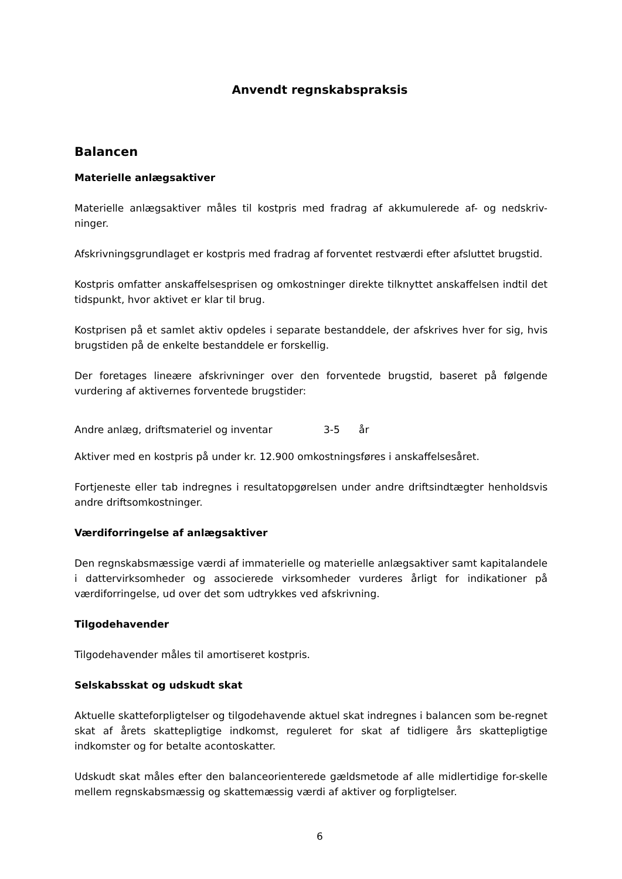Anvendt regnskabspraksis
Balancen
Materielle anlægsaktiver
Materielle anlægsaktiver måles til kostpris med fradrag af akkumulerede af- og nedskriv-ninger.
Afskrivningsgrundlaget er kostpris med fradrag af forventet restværdi efter afsluttet brugstid.
Kostpris omfatter anskaffelsesprisen og omkostninger direkte tilknyttet anskaffelsen indtil det tidspunkt, hvor aktivet er klar til brug.
Kostprisen på et samlet aktiv opdeles i separate bestanddele, der afskrives hver for sig, hvis brugstiden på de enkelte bestanddele er forskellig.
Der foretages lineære afskrivninger over den forventede brugstid, baseret på følgende vurdering af aktivernes forventede brugstider:
| Andre anlæg, driftsmateriel og inventar | 3-5 | år |
Aktiver med en kostpris på under kr. 12.900 omkostningsføres i anskaffelsesåret.
Fortjeneste eller tab indregnes i resultatopgørelsen under andre driftsindtægter henholdsvis andre driftsomkostninger.
Værdiforringelse af anlægsaktiver
Den regnskabsmæssige værdi af immaterielle og materielle anlægsaktiver samt kapitalandele i dattervirksomheder og associerede virksomheder vurderes årligt for indikationer på værdiforringelse, ud over det som udtrykkes ved afskrivning.
Tilgodehavender
Tilgodehavender måles til amortiseret kostpris.
Selskabsskat og udskudt skat
Aktuelle skatteforpligtelser og tilgodehavende aktuel skat indregnes i balancen som be-regnet skat af årets skattepligtige indkomst, reguleret for skat af tidligere års skattepligtige indkomster og for betalte acontoskatter.
Udskudt skat måles efter den balanceorienterede gældsmetode af alle midlertidige for-skelle mellem regnskabsmæssig og skattemæssig værdi af aktiver og forpligtelser.
6